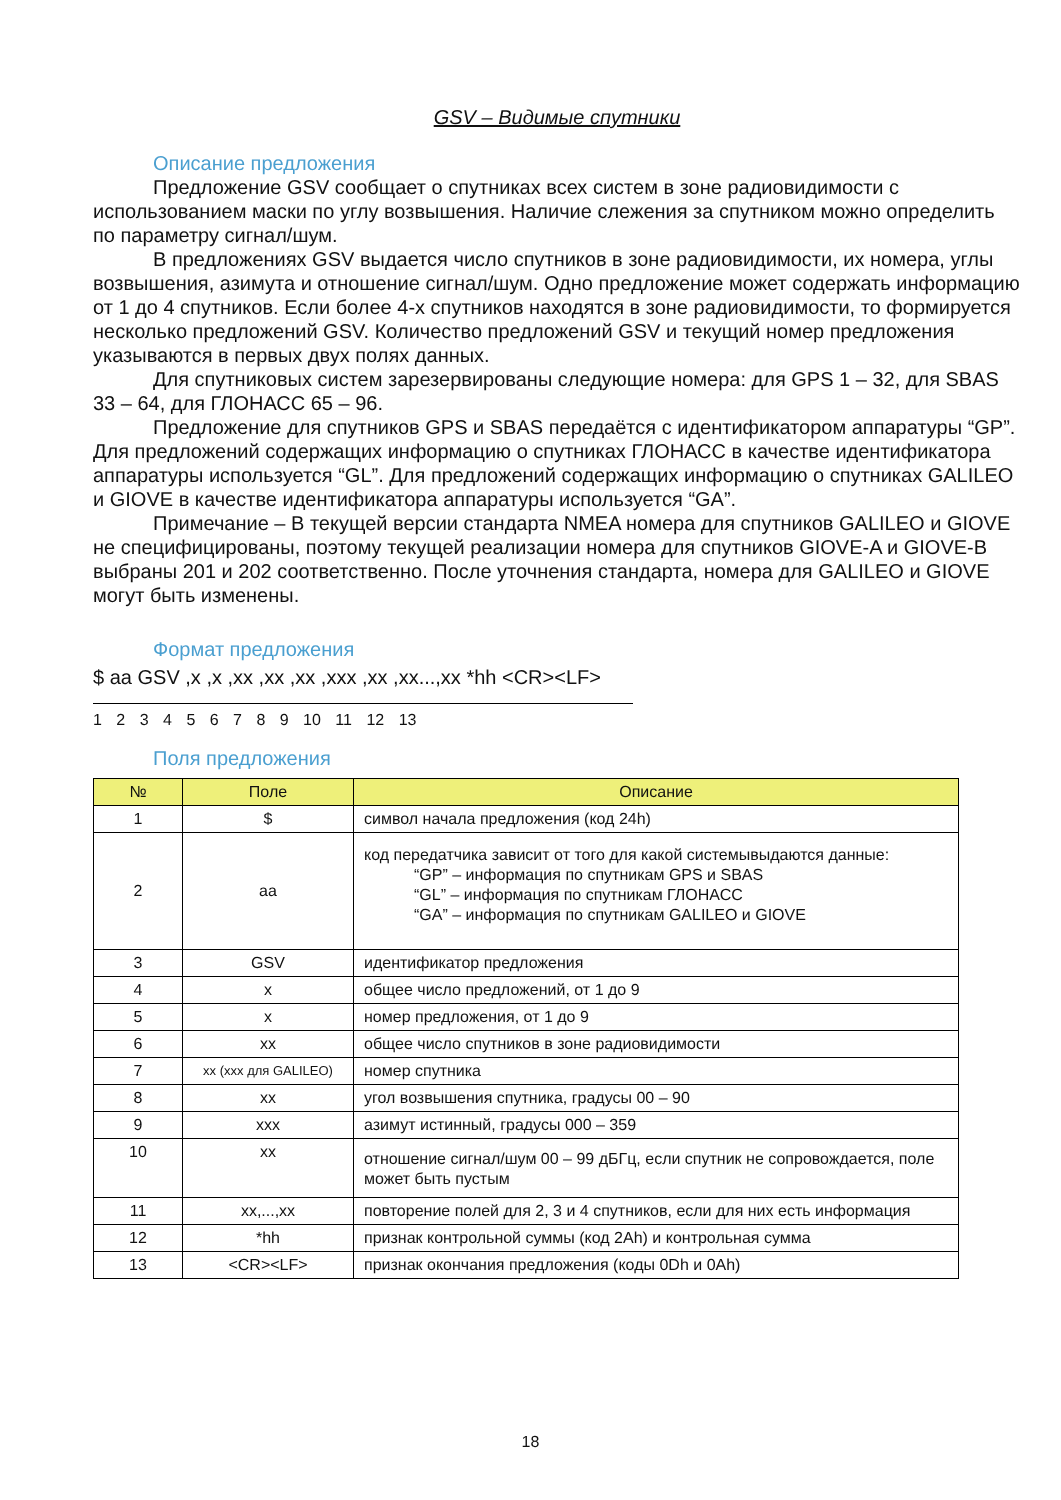GSV – Видимые спутники
Описание предложения
Предложение GSV сообщает о спутниках всех систем в зоне радиовидимости с использованием маски по углу возвышения. Наличие слежения за спутником можно определить по параметру сигнал/шум.
В предложениях GSV выдается число спутников в зоне радиовидимости, их номера, углы возвышения, азимута и отношение сигнал/шум. Одно предложение может содержать информацию от 1 до 4 спутников. Если более 4-х спутников находятся в зоне радиовидимости, то формируется несколько предложений GSV. Количество предложений GSV и текущий номер предложения указываются в первых двух полях данных.
Для спутниковых систем зарезервированы следующие номера: для GPS 1 – 32, для SBAS 33 – 64, для ГЛОНАСС 65 – 96.
Предложение для спутников GPS и SBAS передаётся с идентификатором аппаратуры “GP”. Для предложений содержащих информацию о спутниках ГЛОНАСС в качестве идентификатора аппаратуры используется “GL”. Для предложений содержащих информацию о спутниках GALILEO и GIOVE в качестве идентификатора аппаратуры используется “GA”.
Примечание – В текущей версии стандарта NMEA номера для спутников GALILEO и GIOVE не специфицированы, поэтому текущей реализации номера для спутников GIOVE-A и GIOVE-B выбраны 201 и 202 соответственно. После уточнения стандарта, номера для GALILEO и GIOVE могут быть изменены.
Формат предложения
$ aa GSV ,x ,x ,xx ,xx ,xx ,xxx ,xx ,xx...,xx *hh <CR><LF>
1 2 3 4 5 6 7 8 9 10 11 12 13
Поля предложения
| № | Поле | Описание |
| --- | --- | --- |
| 1 | $ | символ начала предложения (код 24h) |
| 2 | aa | код передатчика зависит от того для какой системывыдаются данные: “GP” – информация по спутникам GPS и SBAS “GL” – информация по спутникам ГЛОНАСС “GA” – информация по спутникам GALILEO и GIOVE |
| 3 | GSV | идентификатор предложения |
| 4 | x | общее число предложений, от 1 до 9 |
| 5 | x | номер предложения, от 1 до 9 |
| 6 | xx | общее число спутников в зоне радиовидимости |
| 7 | xx (xxx для GALILEO) | номер спутника |
| 8 | xx | угол возвышения спутника, градусы 00 – 90 |
| 9 | xxx | азимут истинный, градусы 000 – 359 |
| 10 | xx | отношение сигнал/шум 00 – 99 дБГц, если спутник не сопровождается, поле может быть пустым |
| 11 | xx,...,xx | повторение полей для 2, 3 и 4 спутников, если для них есть информация |
| 12 | *hh | признак контрольной суммы (код 2Ah) и контрольная сумма |
| 13 | <CR><LF> | признак окончания предложения (коды 0Dh и 0Ah) |
18